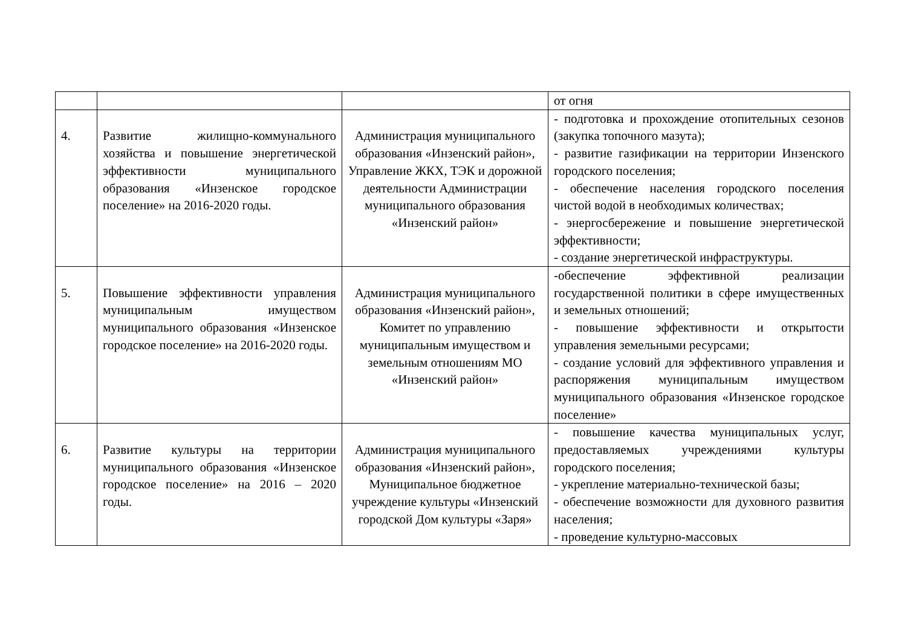| | | | от огня |
| 4. | Развитие жилищно-коммунального хозяйства и повышение энергетической эффективности муниципального образования «Инзенское городское поселение» на 2016-2020 годы. | Администрация муниципального образования «Инзенский район», Управление ЖКХ, ТЭК и дорожной деятельности Администрации муниципального образования «Инзенский район» | - подготовка и прохождение отопительных сезонов (закупка топочного мазута); - развитие газификации на территории Инзенского городского поселения; - обеспечение населения городского поселения чистой водой в необходимых количествах; - энергосбережение и повышение энергетической эффективности; - создание энергетической инфраструктуры. |
| 5. | Повышение эффективности управления муниципальным имуществом муниципального образования «Инзенское городское поселение» на 2016-2020 годы. | Администрация муниципального образования «Инзенский район», Комитет по управлению муниципальным имуществом и земельным отношениям МО «Инзенский район» | -обеспечение эффективной реализации государственной политики в сфере имущественных и земельных отношений; - повышение эффективности и открытости управления земельными ресурсами; - создание условий для эффективного управления и распоряжения муниципальным имуществом муниципального образования «Инзенское городское поселение» |
| 6. | Развитие культуры на территории муниципального образования «Инзенское городское поселение» на 2016 – 2020 годы. | Администрация муниципального образования «Инзенский район», Муниципальное бюджетное учреждение культуры «Инзенский городской Дом культуры «Заря» | - повышение качества муниципальных услуг, предоставляемых учреждениями культуры городского поселения; - укрепление материально-технической базы; - обеспечение возможности для духовного развития населения; - проведение культурно-массовых |